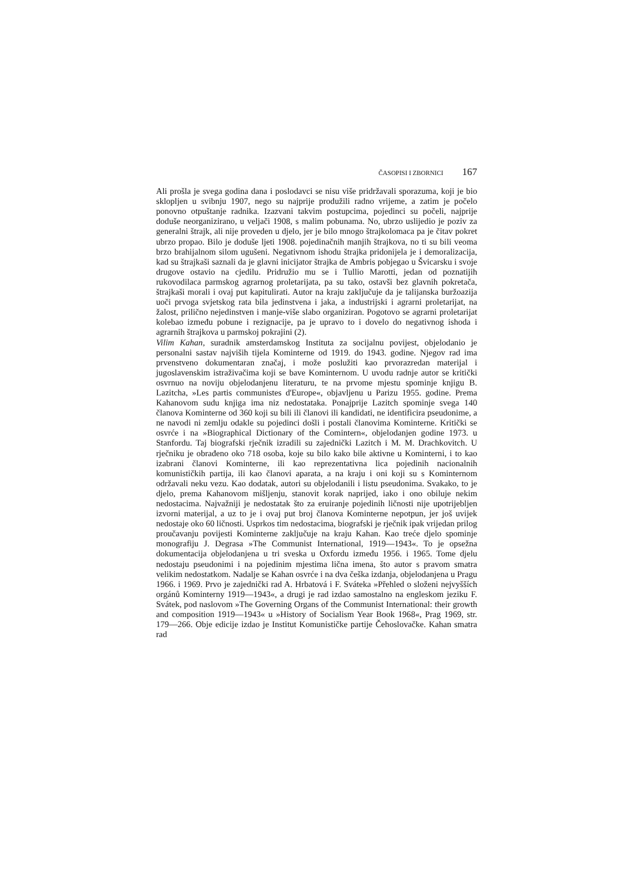ČASOPISI I ZBORNICI 167
Ali prošla je svega godina dana i poslodavci se nisu više pridržavali sporazuma, koji je bio sklopljen u svibnju 1907, nego su najprije produžili radno vrijeme, a zatim je počelo ponovno otpuštanje radnika. Izazvani takvim postupcima, pojedinci su počeli, najprije doduše neorganizirano, u veljači 1908, s malim pobunama. No, ubrzo uslijedio je poziv za generalni štrajk, ali nije proveden u djelo, jer je bilo mnogo štrajkolomaca pa je čitav pokret ubrzo propao. Bilo je doduše ljeti 1908. pojedinačnih manjih štrajkova, no ti su bili veoma brzo brahijalnom silom ugušeni. Negativnom ishodu štrajka pridonijela je i demoralizacija, kad su štrajkaši saznali da je glavni inicijator štrajka de Ambris pobjegao u Švicarsku i svoje drugove ostavio na cjedilu. Pridružio mu se i Tullio Marotti, jedan od poznatijih rukovodilaca parmskog agrarnog proletarijata, pa su tako, ostavši bez glavnih pokretača, štrajkaši morali i ovaj put kapitulirati. Autor na kraju zaključuje da je talijanska buržoazija uoči prvoga svjetskog rata bila jedinstvena i jaka, a industrijski i agrarni proletarijat, na žalost, prilično nejedinstven i manje-više slabo organiziran. Pogotovo se agrarni proletarijat kolebao između pobune i rezignacije, pa je upravo to i dovelo do negativnog ishoda i agrarnih štrajkova u parmskoj pokrajini (2).
Vilim Kahan, suradnik amsterdamskog Instituta za socijalnu povijest, objelodanio je personalni sastav najviših tijela Kominterne od 1919. do 1943. godine. Njegov rad ima prvenstveno dokumentaran značaj, i može poslužiti kao prvorazredan materijal i jugoslavenskim istraživačima koji se bave Kominternom. U uvodu radnje autor se kritički osvrnuo na noviju objelodanjenu literaturu, te na prvome mjestu spominje knjigu B. Lazitcha, »Les partis communistes d'Europe«, objavljenu u Parizu 1955. godine. Prema Kahanovom sudu knjiga ima niz nedostataka. Ponajprije Lazitch spominje svega 140 članova Kominterne od 360 koji su bili ili članovi ili kandidati, ne identificira pseudonime, a ne navodi ni zemlju odakle su pojedinci došli i postali članovima Kominterne. Kritički se osvrće i na »Biographical Dictionary of the Comintern«, objelodanjen godine 1973. u Stanfordu. Taj biografski rječnik izradili su zajednički Lazitch i M. M. Drachkovitch. U rječniku je obrađeno oko 718 osoba, koje su bilo kako bile aktivne u Kominterni, i to kao izabrani članovi Kominterne, ili kao reprezentativna lica pojedinih nacionalnih komunističkih partija, ili kao članovi aparata, a na kraju i oni koji su s Kominternom održavali neku vezu. Kao dodatak, autori su objelodanili i listu pseudonima. Svakako, to je djelo, prema Kahanovom mišljenju, stanovit korak naprijed, iako i ono obiluje nekim nedostacima. Najvažniji je nedostatak što za eruiranje pojedinih ličnosti nije upotrijebljen izvorni materijal, a uz to je i ovaj put broj članova Kominterne nepotpun, jer još uvijek nedostaje oko 60 ličnosti. Usprkos tim nedostacima, biografski je rječnik ipak vrijedan prilog proučavanju povijesti Kominterne zaključuje na kraju Kahan. Kao treće djelo spominje monografiju J. Degrasa »The Communist International, 1919—1943«. To je opsežna dokumentacija objelodanjena u tri sveska u Oxfordu između 1956. i 1965. Tome djelu nedostaju pseudonimi i na pojedinim mjestima lična imena, što autor s pravom smatra velikim nedostatkom. Nadalje se Kahan osvrće i na dva češka izdanja, objelodanjena u Pragu 1966. i 1969. Prvo je zajednički rad A. Hrbatová i F. Sváteka »Přehled o složeni nejvyšších orgánů Kominterny 1919—1943«, a drugi je rad izdao samostalno na engleskom jeziku F. Svátek, pod naslovom »The Governing Organs of the Communist International: their growth and composition 1919—1943« u »History of Socialism Year Book 1968«, Prag 1969, str. 179—266. Obje edicije izdao je Institut Komunističke partije Čehoslovačke. Kahan smatra rad